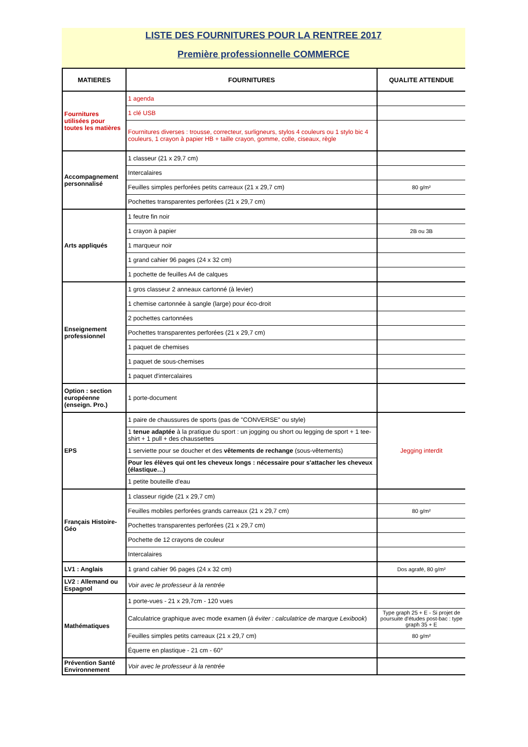LISTE DES FOURNITURES POUR LA RENTREE 2017
Première professionnelle COMMERCE
| MATIERES | FOURNITURES | QUALITE ATTENDUE |
| --- | --- | --- |
| Fournitures utilisées pour toutes les matières | 1 agenda | |
| | 1 clé USB | |
| | Fournitures diverses : trousse, correcteur, surligneurs, stylos 4 couleurs ou 1 stylo bic 4 couleurs, 1 crayon à papier HB + taille crayon, gomme, colle, ciseaux, règle | |
| Accompagnement personnalisé | 1 classeur (21 x 29,7 cm) | |
| | Intercalaires | |
| | Feuilles simples perforées petits carreaux (21 x 29,7 cm) | 80 g/m² |
| | Pochettes transparentes perforées (21 x 29,7 cm) | |
| Arts appliqués | 1 feutre fin noir | |
| | 1 crayon à papier | 2B ou 3B |
| | 1 marqueur noir | |
| | 1 grand cahier 96 pages (24 x 32 cm) | |
| | 1 pochette de feuilles A4 de calques | |
| Enseignement professionnel | 1 gros classeur 2 anneaux cartonné (à levier) | |
| | 1 chemise cartonnée à sangle (large) pour éco-droit | |
| | 2 pochettes cartonnées | |
| | Pochettes transparentes perforées (21 x 29,7 cm) | |
| | 1 paquet de chemises | |
| | 1 paquet de sous-chemises | |
| | 1 paquet d'intercalaires | |
| Option : section européenne (enseign. Pro.) | 1 porte-document | |
| EPS | 1 paire de chaussures de sports (pas de "CONVERSE" ou style) | Jegging interdit |
| | 1 tenue adaptée à la pratique du sport : un jogging ou short ou legging de sport + 1 tee-shirt + 1 pull + des chaussettes | |
| | 1 serviette pour se doucher et des vêtements de rechange (sous-vêtements) | |
| | Pour les élèves qui ont les cheveux longs : nécessaire pour s'attacher les cheveux (élastique…) | |
| | 1 petite bouteille d'eau | |
| Français Histoire-Géo | 1 classeur rigide (21 x 29,7 cm) | |
| | Feuilles mobiles perforées grands carreaux (21 x 29,7 cm) | 80 g/m² |
| | Pochettes transparentes perforées (21 x 29,7 cm) | |
| | Pochette de 12 crayons de couleur | |
| | Intercalaires | |
| LV1 : Anglais | 1 grand cahier 96 pages (24 x 32 cm) | Dos agrafé, 80 g/m² |
| LV2 : Allemand ou Espagnol | Voir avec le professeur à la rentrée | |
| Mathématiques | 1 porte-vues - 21 x 29,7cm - 120 vues | |
| | Calculatrice graphique avec mode examen ( à éviter : calculatrice de marque Lexibook ) | Type graph 25 + E - Si projet de poursuite d'études post-bac : type graph 35 + E |
| | Feuilles simples petits carreaux (21 x 29,7 cm) | 80 g/m² |
| | Équerre en plastique - 21 cm - 60° | |
| Prévention Santé Environnement | Voir avec le professeur à la rentrée | |